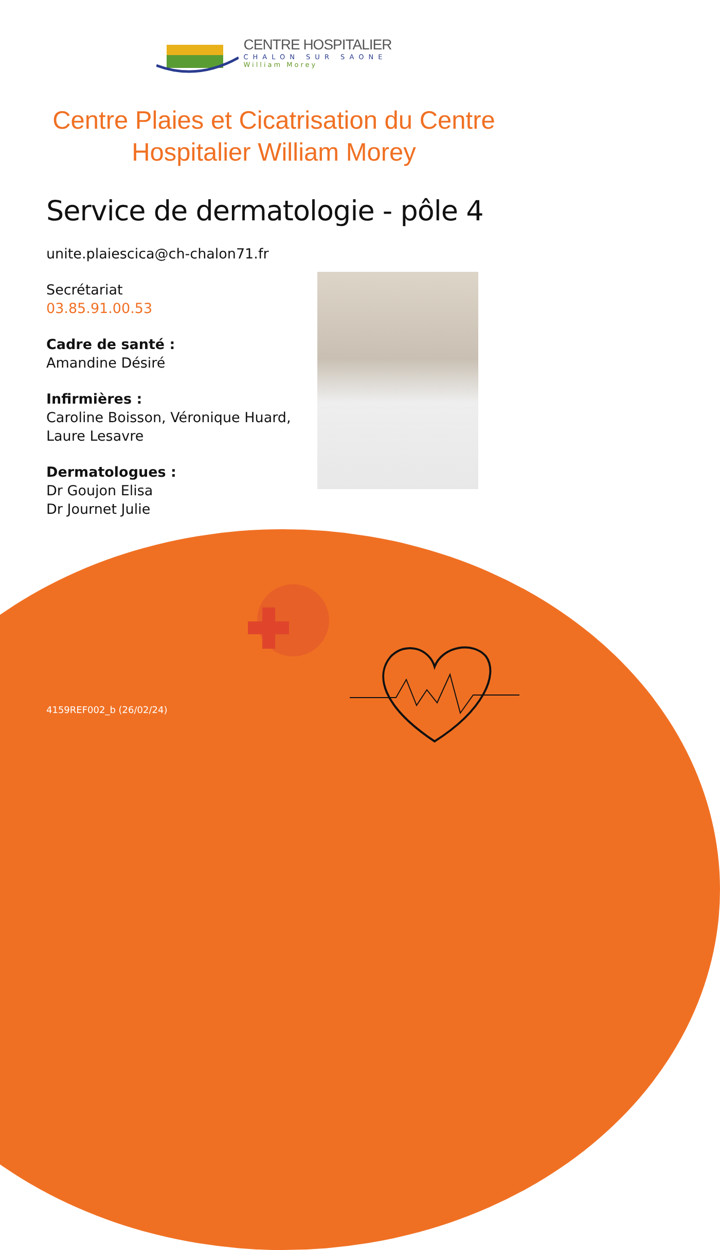CENTRE HOSPITALIER
CHALON SUR SAONE
William Morey
Centre Plaies et Cicatrisation du Centre Hospitalier William Morey
Service de dermatologie - pôle 4
unite.plaiescica@ch-chalon71.fr
Secrétariat
03.85.91.00.53
Cadre de santé :
Amandine Désiré
Infirmières :
Caroline Boisson, Véronique Huard,
Laure Lesavre
Dermatologues :
Dr Goujon Elisa
Dr Journet Julie
4159REF002_b (26/02/24)